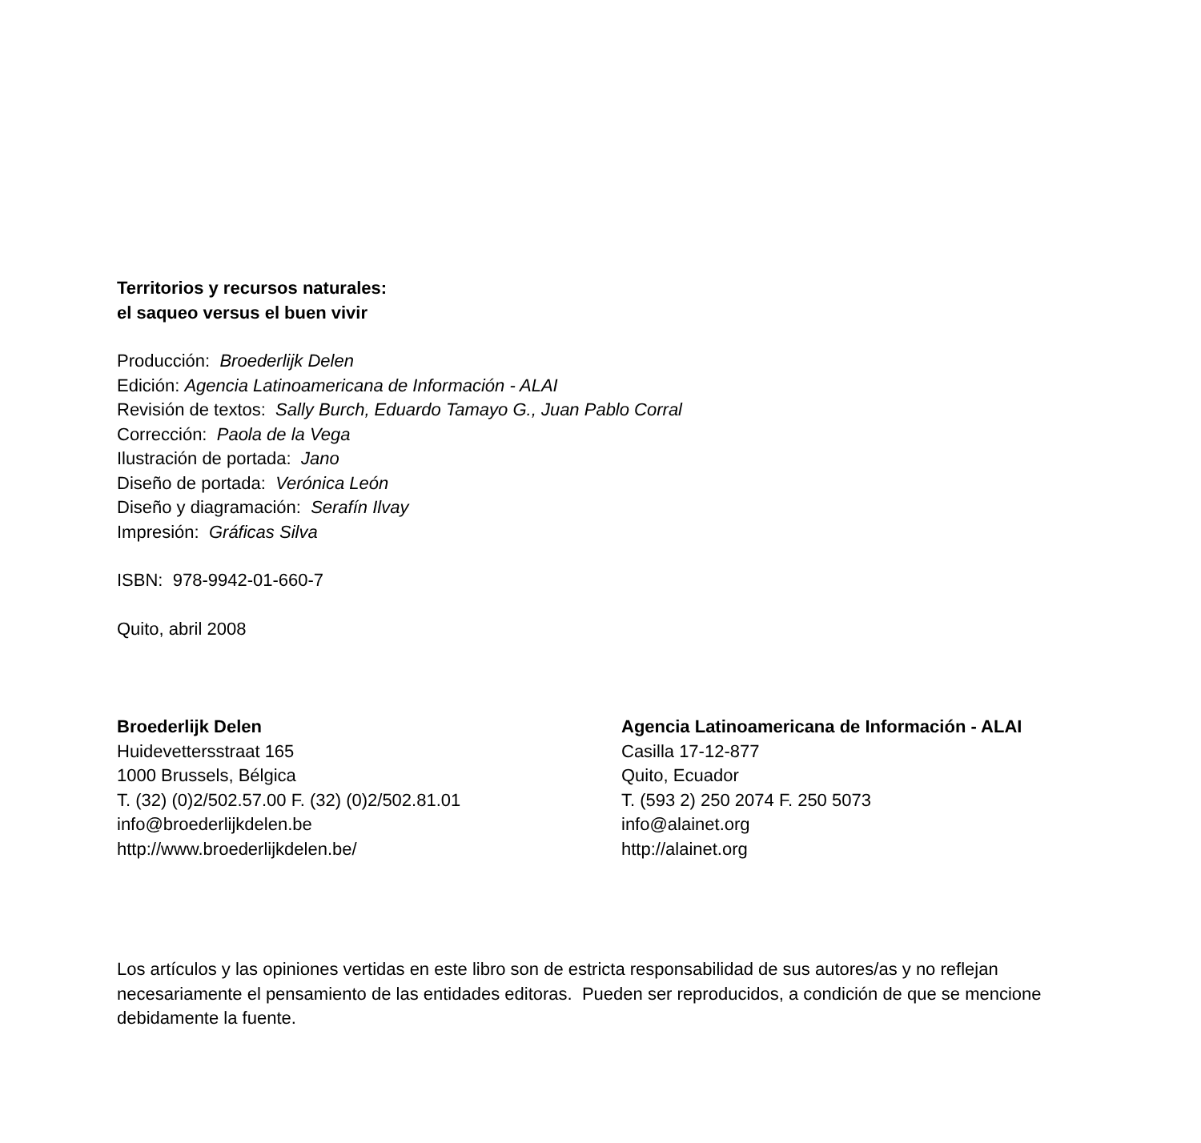Territorios y recursos naturales:
el saqueo versus el buen vivir
Producción: Broederlijk Delen
Edición: Agencia Latinoamericana de Información - ALAI
Revisión de textos: Sally Burch, Eduardo Tamayo G., Juan Pablo Corral
Corrección: Paola de la Vega
Ilustración de portada: Jano
Diseño de portada: Verónica León
Diseño y diagramación: Serafín Ilvay
Impresión: Gráficas Silva
ISBN: 978-9942-01-660-7
Quito, abril 2008
Broederlijk Delen
Huidevettersstraat 165
1000 Brussels, Bélgica
T. (32) (0)2/502.57.00 F. (32) (0)2/502.81.01
info@broederlijkdelen.be
http://www.broederlijkdelen.be/
Agencia Latinoamericana de Información - ALAI
Casilla 17-12-877
Quito, Ecuador
T. (593 2) 250 2074 F. 250 5073
info@alainet.org
http://alainet.org
Los artículos y las opiniones vertidas en este libro son de estricta responsabilidad de sus autores/as y no reflejan necesariamente el pensamiento de las entidades editoras. Pueden ser reproducidos, a condición de que se mencione debidamente la fuente.